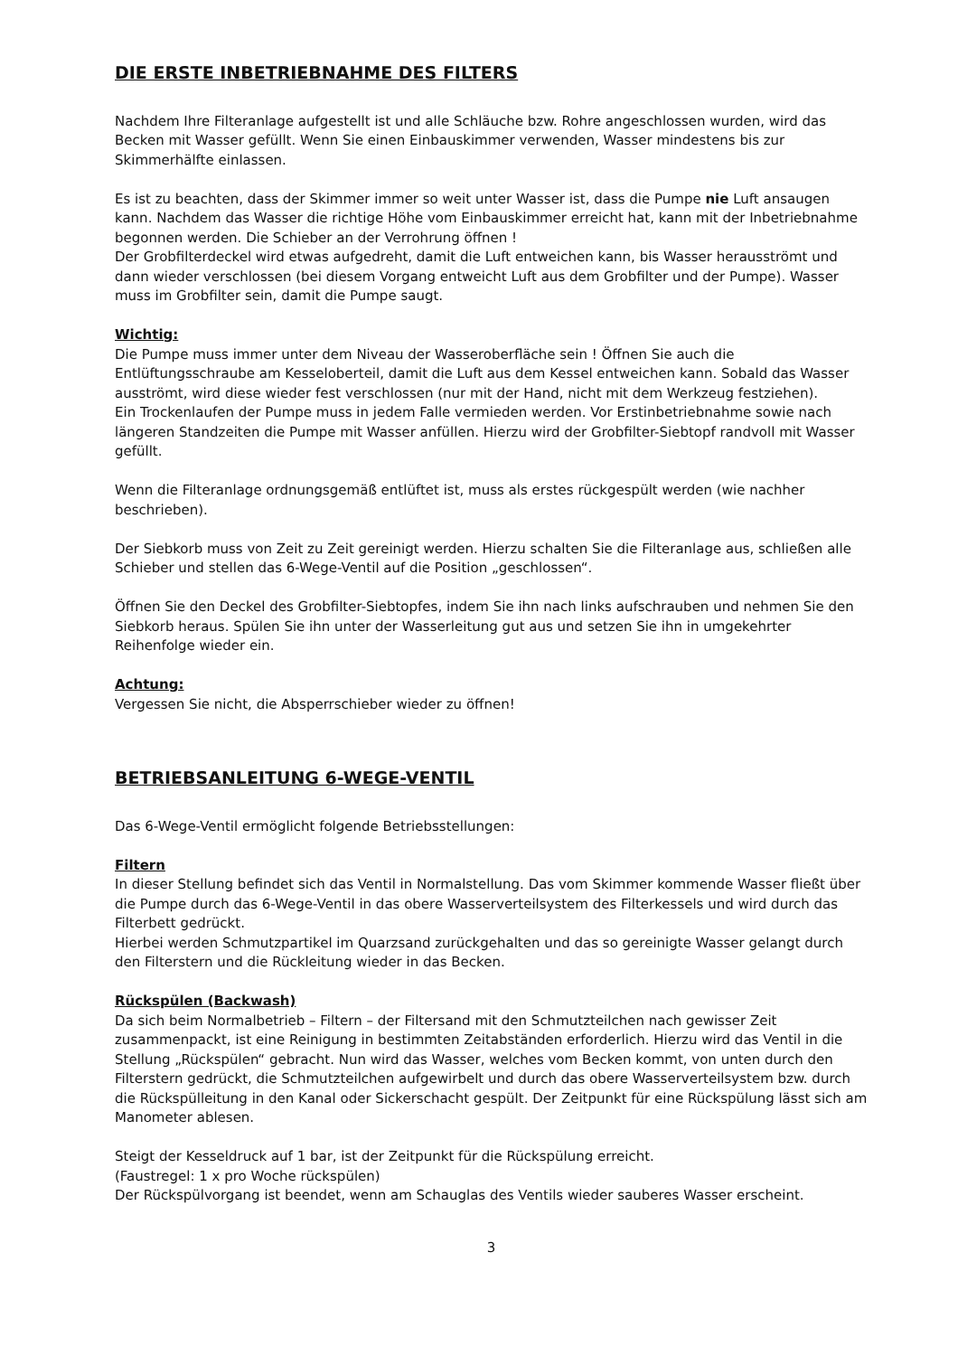DIE ERSTE INBETRIEBNAHME DES FILTERS
Nachdem Ihre Filteranlage aufgestellt ist und alle Schläuche bzw. Rohre angeschlossen wurden, wird das Becken mit Wasser gefüllt. Wenn Sie einen Einbauskimmer verwenden, Wasser mindestens bis zur Skimmerhälfte einlassen.
Es ist zu beachten, dass der Skimmer immer so weit unter Wasser ist, dass die Pumpe nie Luft ansaugen kann. Nachdem das Wasser die richtige Höhe vom Einbauskimmer erreicht hat, kann mit der Inbetriebnahme begonnen werden. Die Schieber an der Verrohrung öffnen !
Der Grobfilterdeckel wird etwas aufgedreht, damit die Luft entweichen kann, bis Wasser herausströmt und dann wieder verschlossen (bei diesem Vorgang entweicht Luft aus dem Grobfilter und der Pumpe). Wasser muss im Grobfilter sein, damit die Pumpe saugt.
Wichtig:
Die Pumpe muss immer unter dem Niveau der Wasseroberfläche sein ! Öffnen Sie auch die Entlüftungsschraube am Kesseloberteil, damit die Luft aus dem Kessel entweichen kann. Sobald das Wasser ausströmt, wird diese wieder fest verschlossen (nur mit der Hand, nicht mit dem Werkzeug festziehen).
Ein Trockenlaufen der Pumpe muss in jedem Falle vermieden werden. Vor Erstinbetriebnahme sowie nach längeren Standzeiten die Pumpe mit Wasser anfüllen. Hierzu wird der Grobfilter-Siebtopf randvoll mit Wasser gefüllt.
Wenn die Filteranlage ordnungsgemäß entlüftet ist, muss als erstes rückgespült werden (wie nachher beschrieben).
Der Siebkorb muss von Zeit zu Zeit gereinigt werden. Hierzu schalten Sie die Filteranlage aus, schließen alle Schieber und stellen das 6-Wege-Ventil auf die Position „geschlossen“.
Öffnen Sie den Deckel des Grobfilter-Siebtopfes, indem Sie ihn nach links aufschrauben und nehmen Sie den Siebkorb heraus. Spülen Sie ihn unter der Wasserleitung gut aus und setzen Sie ihn in umgekehrter Reihenfolge wieder ein.
Achtung:
Vergessen Sie nicht, die Absperrschieber wieder zu öffnen!
BETRIEBSANLEITUNG 6-WEGE-VENTIL
Das 6-Wege-Ventil ermöglicht folgende Betriebsstellungen:
Filtern
In dieser Stellung befindet sich das Ventil in Normalstellung. Das vom Skimmer kommende Wasser fließt über die Pumpe durch das 6-Wege-Ventil in das obere Wasserverteilsystem des Filterkessels und wird durch das Filterbett gedrückt.
Hierbei werden Schmutzpartikel im Quarzsand zurückgehalten und das so gereinigte Wasser gelangt durch den Filterstern und die Rückleitung wieder in das Becken.
Rückspülen (Backwash)
Da sich beim Normalbetrieb – Filtern – der Filtersand mit den Schmutzteilchen nach gewisser Zeit zusammenpackt, ist eine Reinigung in bestimmten Zeitabständen erforderlich. Hierzu wird das Ventil in die Stellung „Rückspülen“ gebracht. Nun wird das Wasser, welches vom Becken kommt, von unten durch den Filterstern gedrückt, die Schmutzteilchen aufgewirbelt und durch das obere Wasserverteilsystem bzw. durch die Rückspülleitung in den Kanal oder Sickerschacht gespült. Der Zeitpunkt für eine Rückspülung lässt sich am Manometer ablesen.
Steigt der Kesseldruck auf 1 bar, ist der Zeitpunkt für die Rückspülung erreicht.
(Faustregel: 1 x pro Woche rückspülen)
Der Rückspülvorgang ist beendet, wenn am Schauglas des Ventils wieder sauberes Wasser erscheint.
3